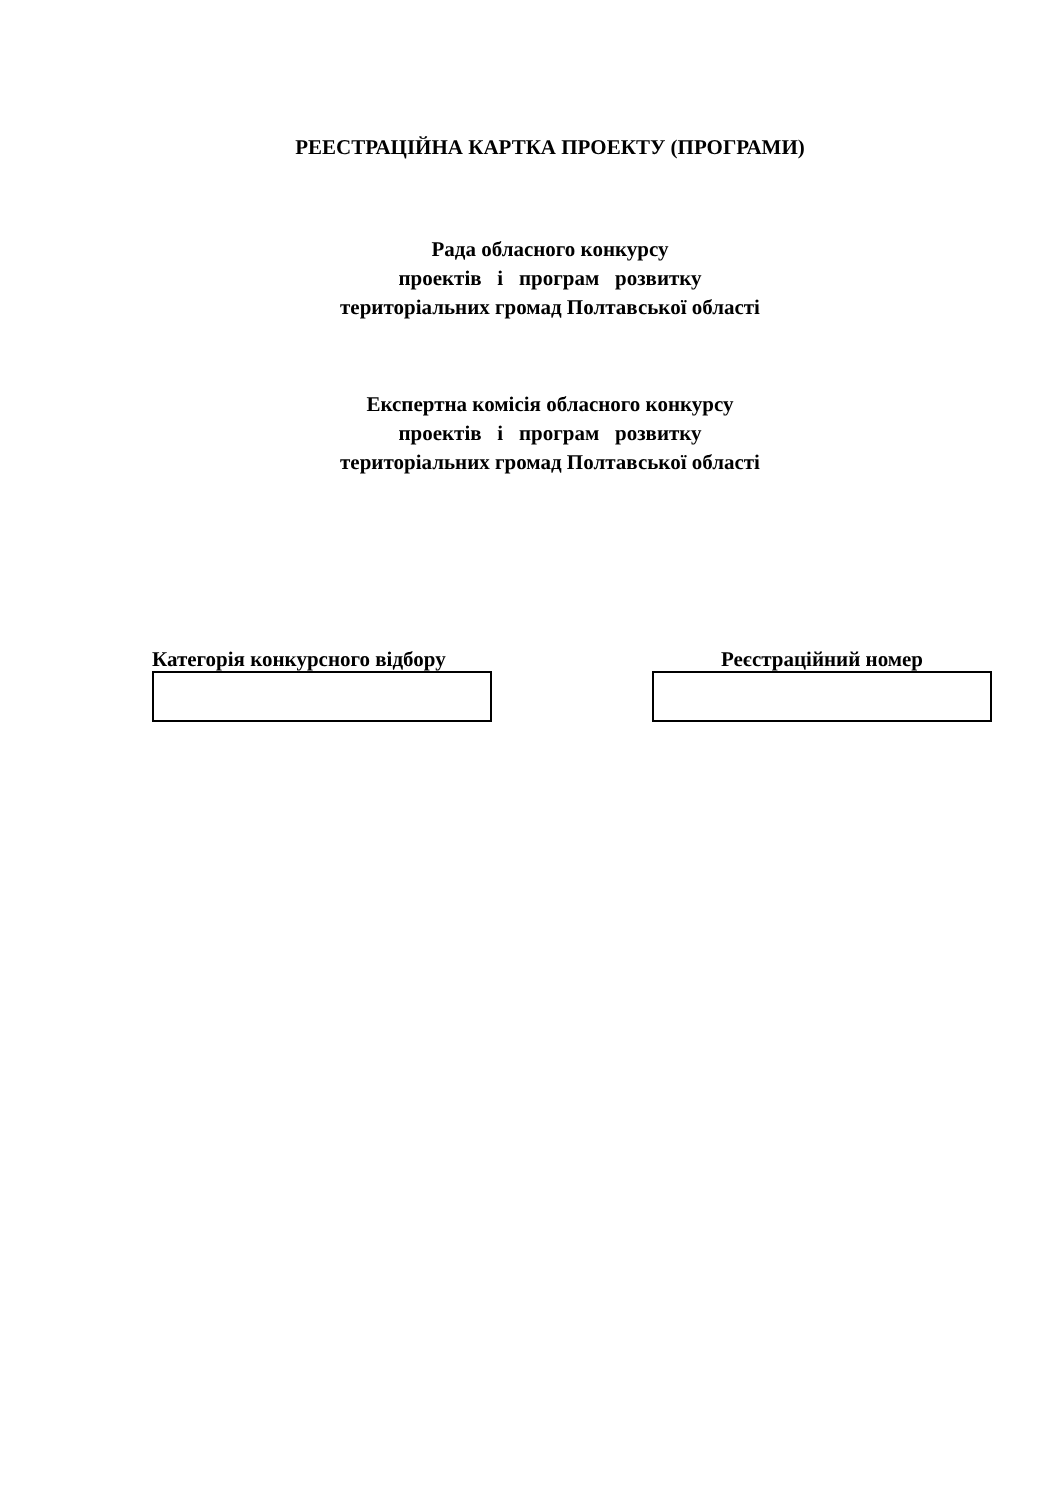РЕЕСТРАЦІЙНА КАРТКА ПРОЕКТУ (ПРОГРАМИ)
Рада обласного конкурсу
проектів і програм розвитку
територіальних громад Полтавської області
Експертна комісія обласного конкурсу
проектів і програм розвитку
територіальних громад Полтавської області
Категорія конкурсного відбору Реєстраційний номер